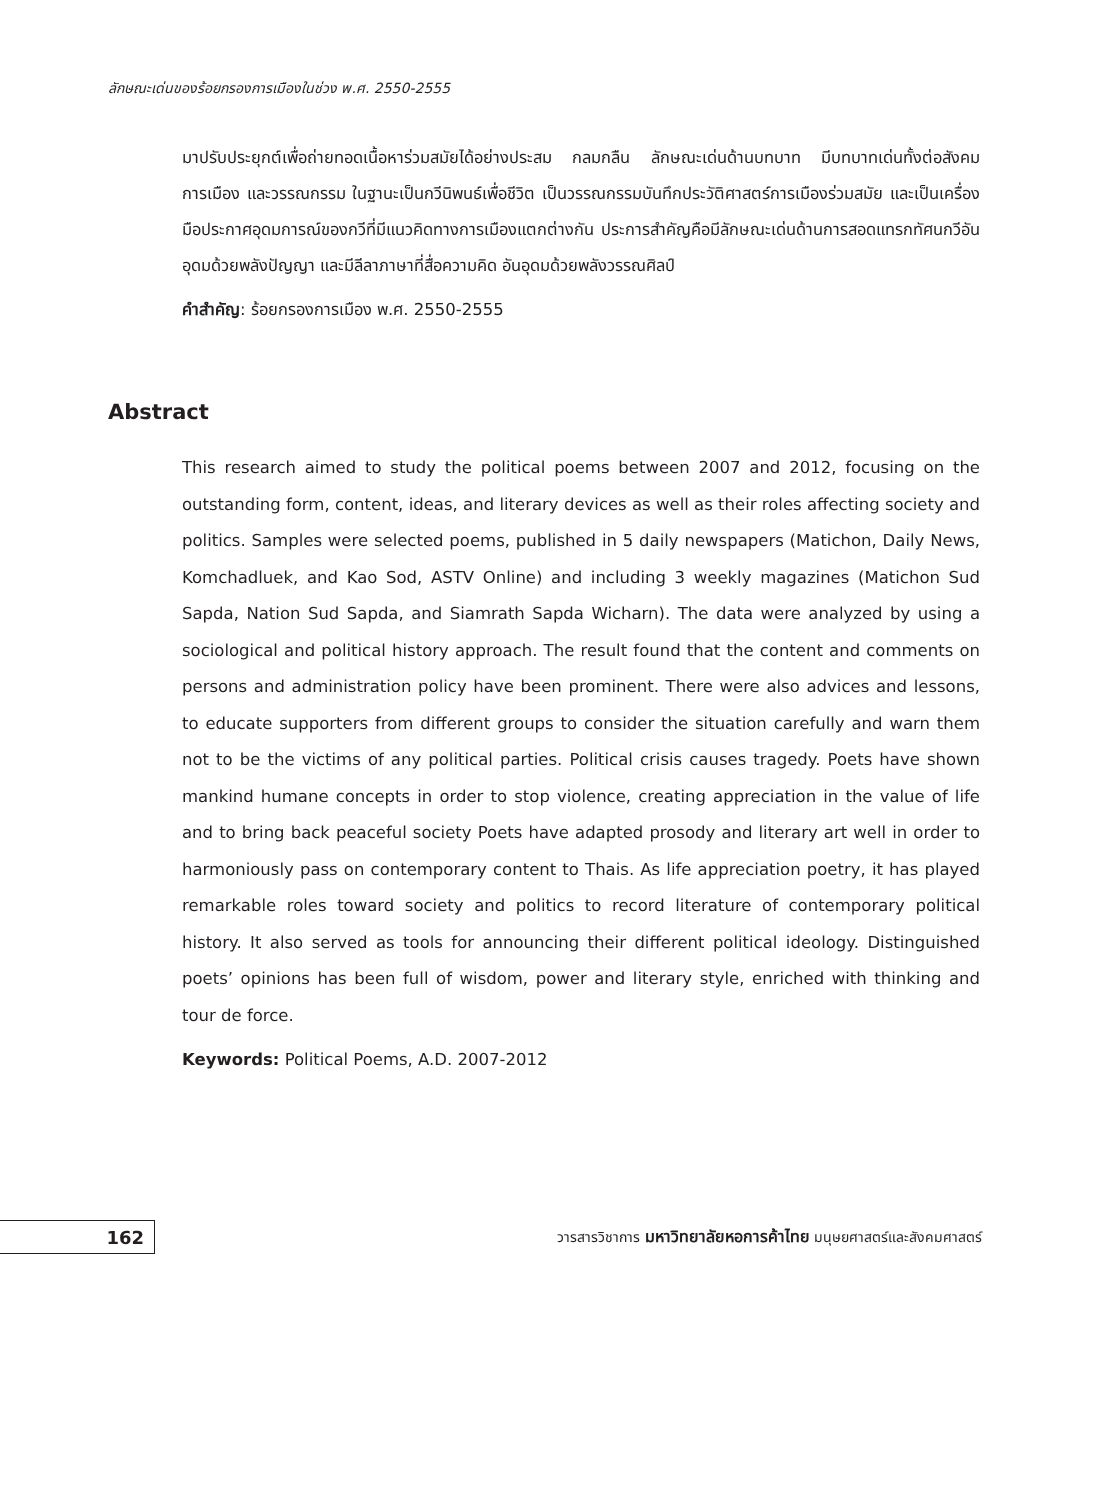ลักษณะเด่นของร้อยกรองการเมืองในช่วง พ.ศ. 2550-2555
มาปรับประยุกต์เพื่อถ่ายทอดเนื้อหาร่วมสมัยได้อย่างประสม กลมกลืน ลักษณะเด่นด้านบทบาท มีบทบาทเด่นทั้งต่อสังคม การเมือง และวรรณกรรม ในฐานะเป็นกวีนิพนธ์เพื่อชีวิต เป็นวรรณกรรมบันทึกประวัติศาสตร์การเมืองร่วมสมัย และเป็นเครื่องมือประกาศอุดมการณ์ของกวีที่มีแนวคิดทางการเมืองแตกต่างกัน ประการสำคัญคือมีลักษณะเด่นด้านการสอดแทรกทัศนกวีอันอุดมด้วยพลังปัญญา และมีลีลาภาษาที่สื่อความคิด อันอุดมด้วยพลังวรรณศิลป์
คำสำคัญ: ร้อยกรองการเมือง พ.ศ. 2550-2555
Abstract
This research aimed to study the political poems between 2007 and 2012, focusing on the outstanding form, content, ideas, and literary devices as well as their roles affecting society and politics. Samples were selected poems, published in 5 daily newspapers (Matichon, Daily News, Komchadluek, and Kao Sod, ASTV Online) and including 3 weekly magazines (Matichon Sud Sapda, Nation Sud Sapda, and Siamrath Sapda Wicharn). The data were analyzed by using a sociological and political history approach. The result found that the content and comments on persons and administration policy have been prominent. There were also advices and lessons, to educate supporters from different groups to consider the situation carefully and warn them not to be the victims of any political parties. Political crisis causes tragedy. Poets have shown mankind humane concepts in order to stop violence, creating appreciation in the value of life and to bring back peaceful society Poets have adapted prosody and literary art well in order to harmoniously pass on contemporary content to Thais. As life appreciation poetry, it has played remarkable roles toward society and politics to record literature of contemporary political history. It also served as tools for announcing their different political ideology. Distinguished poets’ opinions has been full of wisdom, power and literary style, enriched with thinking and tour de force.
Keywords: Political Poems, A.D. 2007-2012
162
วารสารวิชาการ มหาวิทยาลัยหอการค้าไทย มนุษยศาสตร์และสังคมศาสตร์